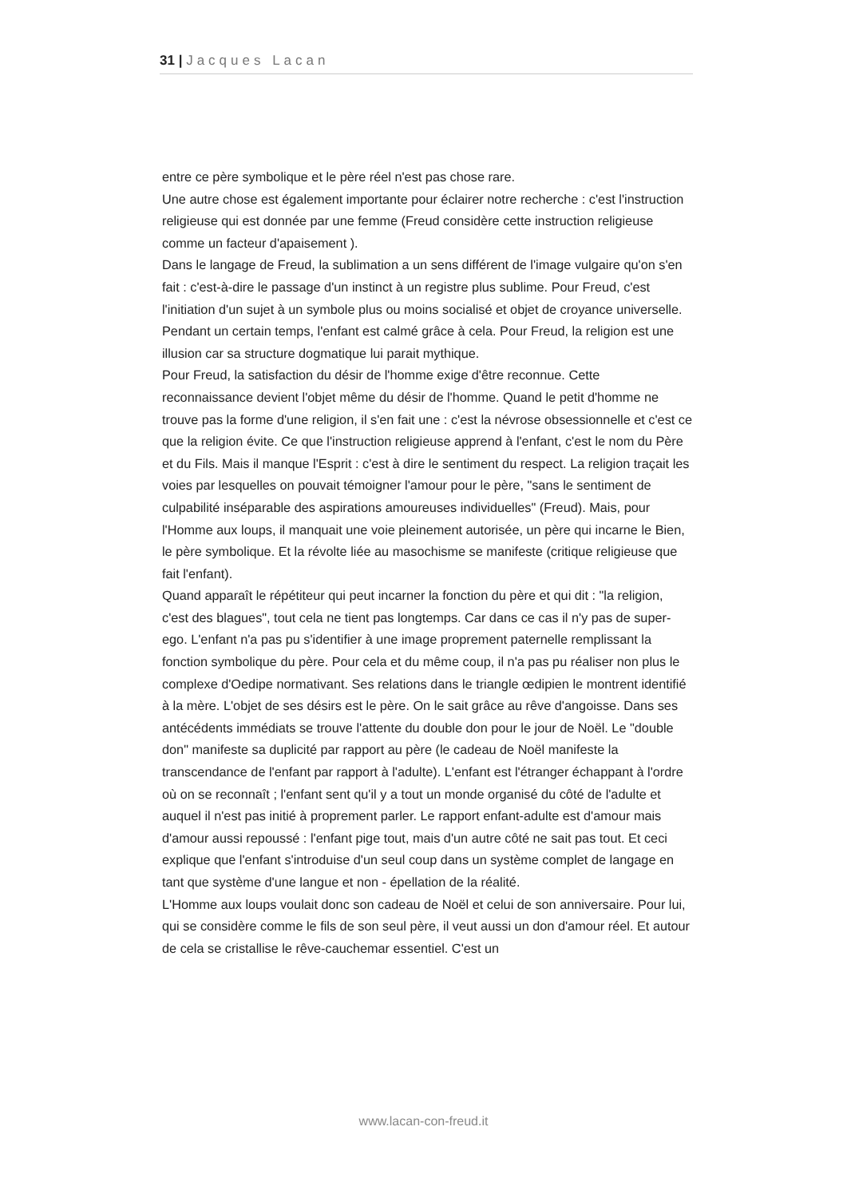31 | Jacques Lacan
entre ce père symbolique et le père réel n'est pas chose rare.
Une autre chose est également importante pour éclairer notre recherche : c'est l'instruction religieuse qui est donnée par une femme (Freud considère cette instruction religieuse comme un facteur d'apaisement ).
Dans le langage de Freud, la sublimation a un sens différent de l'image vulgaire qu'on s'en fait : c'est-à-dire le passage d'un instinct à un registre plus sublime. Pour Freud, c'est l'initiation d'un sujet à un symbole plus ou moins socialisé et objet de croyance universelle.
Pendant un certain temps, l'enfant est calmé grâce à cela. Pour Freud, la religion est une illusion car sa structure dogmatique lui parait mythique.
Pour Freud, la satisfaction du désir de l'homme exige d'être reconnue. Cette reconnaissance devient l'objet même du désir de l'homme. Quand le petit d'homme ne trouve pas la forme d'une religion, il s'en fait une : c'est la névrose obsessionnelle et c'est ce que la religion évite. Ce que l'instruction religieuse apprend à l'enfant, c'est le nom du Père et du Fils. Mais il manque l'Esprit : c'est à dire le sentiment du respect. La religion traçait les voies par lesquelles on pouvait témoigner l'amour pour le père, "sans le sentiment de culpabilité inséparable des aspirations amoureuses individuelles" (Freud). Mais, pour l'Homme aux loups, il manquait une voie pleinement autorisée, un père qui incarne le Bien, le père symbolique. Et la révolte liée au masochisme se manifeste (critique religieuse que fait l'enfant).
Quand apparaît le répétiteur qui peut incarner la fonction du père et qui dit : "la religion, c'est des blagues", tout cela ne tient pas longtemps. Car dans ce cas il n'y pas de super-ego. L'enfant n'a pas pu s'identifier à une image proprement paternelle remplissant la fonction symbolique du père. Pour cela et du même coup, il n'a pas pu réaliser non plus le complexe d'Oedipe normativant. Ses relations dans le triangle œdipien le montrent identifié à la mère. L'objet de ses désirs est le père. On le sait grâce au rêve d'angoisse. Dans ses antécédents immédiats se trouve l'attente du double don pour le jour de Noël. Le "double don" manifeste sa duplicité par rapport au père (le cadeau de Noël manifeste la transcendance de l'enfant par rapport à l'adulte). L'enfant est l'étranger échappant à l'ordre où on se reconnaît ; l'enfant sent qu'il y a tout un monde organisé du côté de l'adulte et auquel il n'est pas initié à proprement parler. Le rapport enfant-adulte est d'amour mais d'amour aussi repoussé : l'enfant pige tout, mais d'un autre côté ne sait pas tout. Et ceci explique que l'enfant s'introduise d'un seul coup dans un système complet de langage en tant que système d'une langue et non - épellation de la réalité.
L'Homme aux loups voulait donc son cadeau de Noël et celui de son anniversaire. Pour lui, qui se considère comme le fils de son seul père, il veut aussi un don d'amour réel. Et autour de cela se cristallise le rêve-cauchemar essentiel. C'est un
www.lacan-con-freud.it